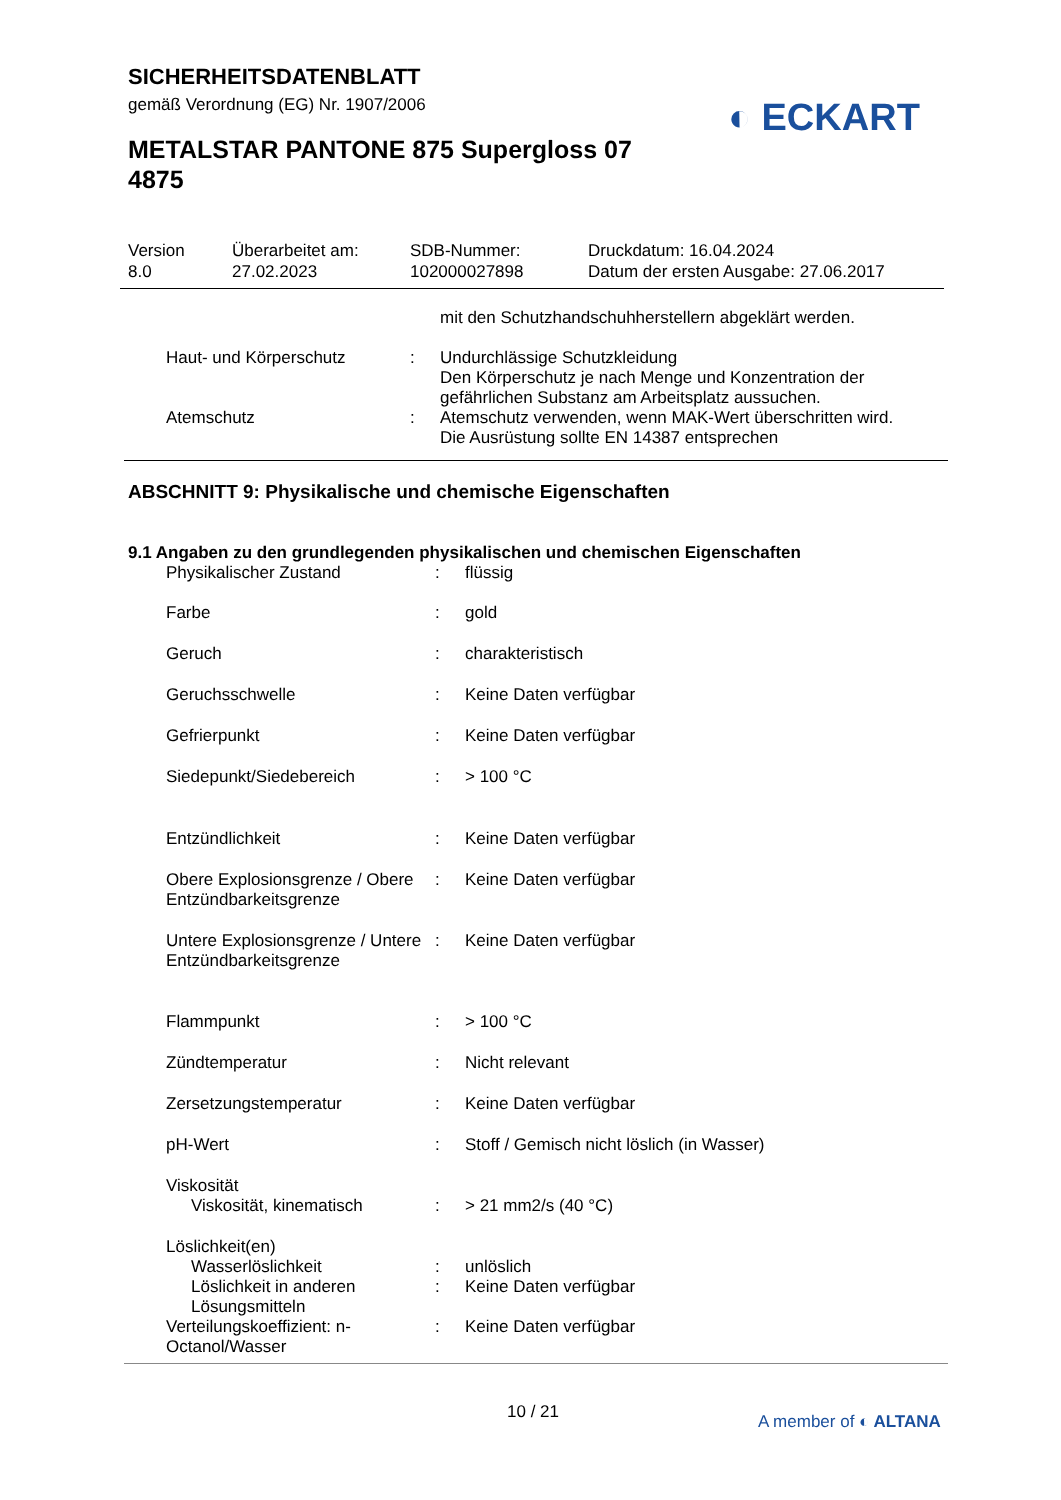SICHERHEITSDATENBLATT
gemäß Verordnung (EG) Nr. 1907/2006
◐ ECKART
METALSTAR PANTONE 875 Supergloss 07 4875
| Version 8.0 | Überarbeitet am: 27.02.2023 | SDB-Nummer: 102000027898 | Druckdatum: 16.04.2024 Datum der ersten Ausgabe: 27.06.2017 |
| | | mit den Schutzhandschuhherstellern abgeklärt werden. |
| Haut- und Körperschutz | : | Undurchlässige Schutzkleidung Den Körperschutz je nach Menge und Konzentration der gefährlichen Substanz am Arbeitsplatz aussuchen. |
| Atemschutz | : | Atemschutz verwenden, wenn MAK-Wert überschritten wird. Die Ausrüstung sollte EN 14387 entsprechen |
ABSCHNITT 9: Physikalische und chemische Eigenschaften
9.1 Angaben zu den grundlegenden physikalischen und chemischen Eigenschaften
| Physikalischer Zustand | : | flüssig |
| Farbe | : | gold |
| Geruch | : | charakteristisch |
| Geruchsschwelle | : | Keine Daten verfügbar |
| Gefrierpunkt | : | Keine Daten verfügbar |
| Siedepunkt/Siedebereich | : | > 100 °C |
| Entzündlichkeit | : | Keine Daten verfügbar |
| Obere Explosionsgrenze / Obere Entzündbarkeitsgrenze | : | Keine Daten verfügbar |
| Untere Explosionsgrenze / Untere Entzündbarkeitsgrenze | : | Keine Daten verfügbar |
| Flammpunkt | : | > 100 °C |
| Zündtemperatur | : | Nicht relevant |
| Zersetzungstemperatur | : | Keine Daten verfügbar |
| pH-Wert | : | Stoff / Gemisch nicht löslich (in Wasser) |
| Viskosität | | |
| Viskosität, kinematisch | : | > 21 mm2/s (40 °C) |
| Löslichkeit(en) | | |
| Wasserlöslichkeit | : | unlöslich |
| Löslichkeit in anderen Lösungsmitteln | : | Keine Daten verfügbar |
| Verteilungskoeffizient: n-Octanol/Wasser | : | Keine Daten verfügbar |
10 / 21 A member of ◐ ALTANA